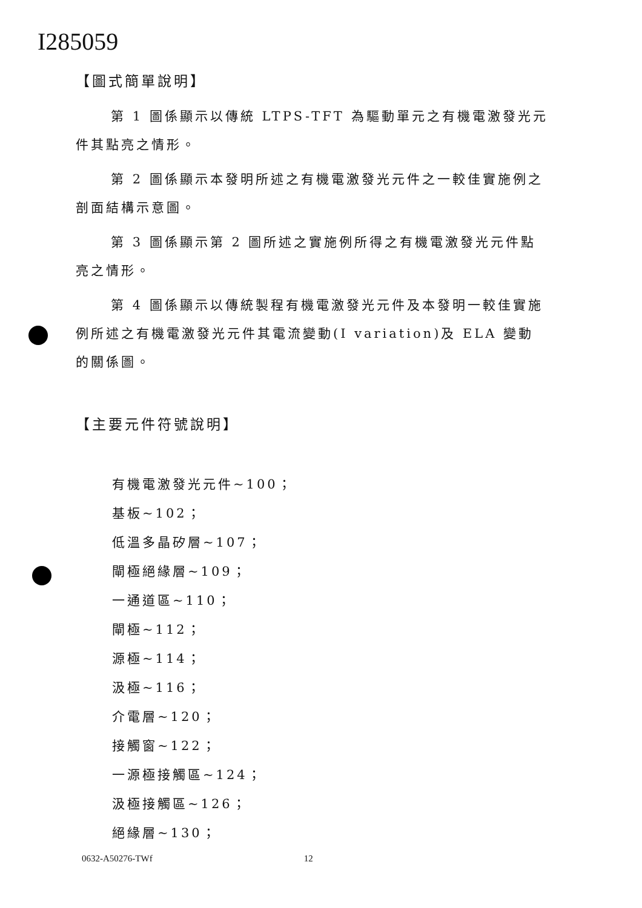I285059
【圖式簡單說明】
第 1 圖係顯示以傳統 LTPS-TFT 為驅動單元之有機電激發光元件其點亮之情形。
第 2 圖係顯示本發明所述之有機電激發光元件之一較佳實施例之剖面結構示意圖。
第 3 圖係顯示第 2 圖所述之實施例所得之有機電激發光元件點亮之情形。
第 4 圖係顯示以傳統製程有機電激發光元件及本發明一較佳實施例所述之有機電激發光元件其電流變動(I variation)及 ELA 變動的關係圖。
【主要元件符號說明】
有機電激發光元件~100；
基板~102；
低溫多晶矽層~107；
閘極絕緣層~109；
一通道區~110；
閘極~112；
源極~114；
汲極~116；
介電層~120；
接觸窗~122；
一源極接觸區~124；
汲極接觸區~126；
絕緣層~130；
0632-A50276-TWf 12